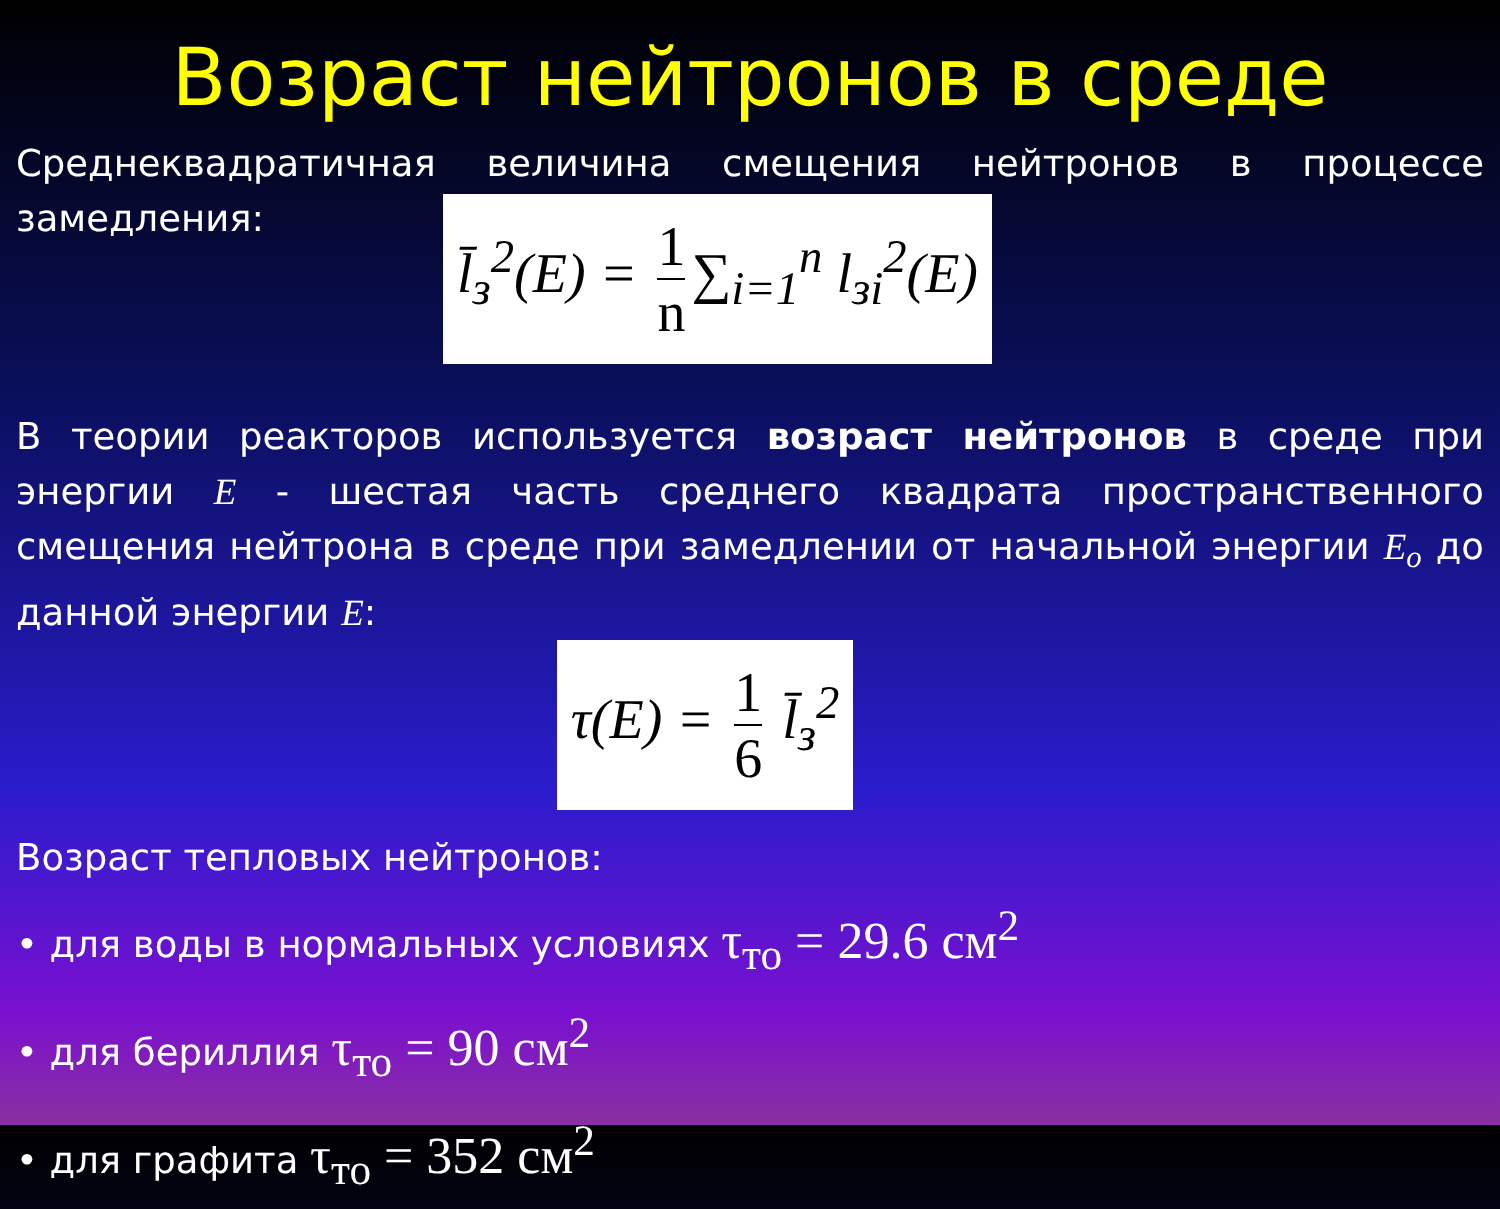Возраст нейтронов в среде
Среднеквадратичная величина смещения нейтронов в процессе замедления:
l̄<sub>з</sub><sup>2</sup>(E) = 1 n ∑<sub>i=1</sub><sup>n</sup> l<sub>зi</sub><sup>2</sup>(E)
В теории реакторов используется возраст нейтронов в среде при энергии E - шестая часть среднего квадрата пространственного смещения нейтрона в среде при замедлении от начальной энергии E<sub>o</sub> до данной энергии E:
τ(E) = 1 6 l̄<sub>з</sub><sup>2</sup>
Возраст тепловых нейтронов:
• для воды в нормальных условиях τ<sub>то</sub> = 29.6 см<sup>2</sup>
• для бериллия τ<sub>то</sub> = 90 см<sup>2</sup>
• для графита τ<sub>то</sub> = 352 см<sup>2</sup>